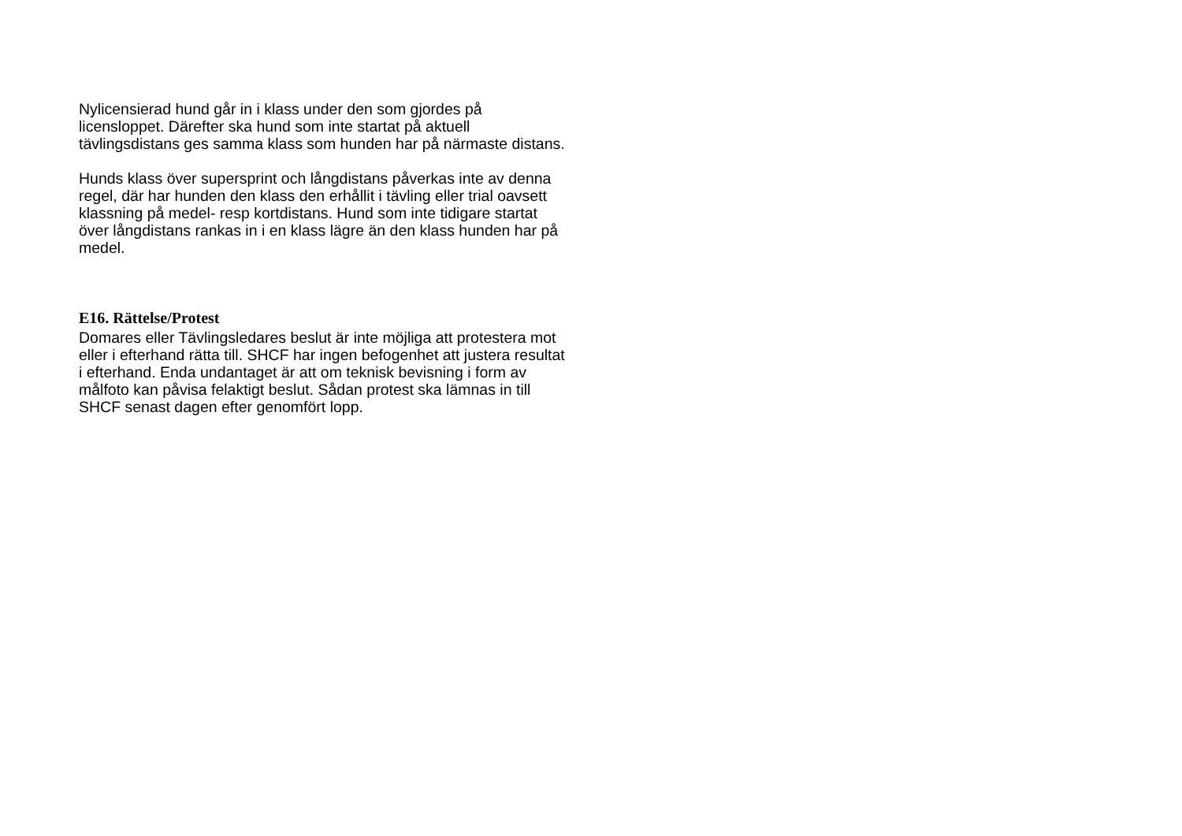Nylicensierad hund går in i klass under den som gjordes på licensloppet. Därefter ska hund som inte startat på aktuell tävlingsdistans ges samma klass som hunden har på närmaste distans.
Hunds klass över supersprint och långdistans påverkas inte av denna regel, där har hunden den klass den erhållit i tävling eller trial oavsett klassning på medel- resp kortdistans. Hund som inte tidigare startat över långdistans rankas in i en klass lägre än den klass hunden har på medel.
E16. Rättelse/Protest
Domares eller Tävlingsledares beslut är inte möjliga att protestera mot eller i efterhand rätta till. SHCF har ingen befogenhet att justera resultat i efterhand. Enda undantaget är att om teknisk bevisning i form av målfoto kan påvisa felaktigt beslut. Sådan protest ska lämnas in till SHCF senast dagen efter genomfört lopp.